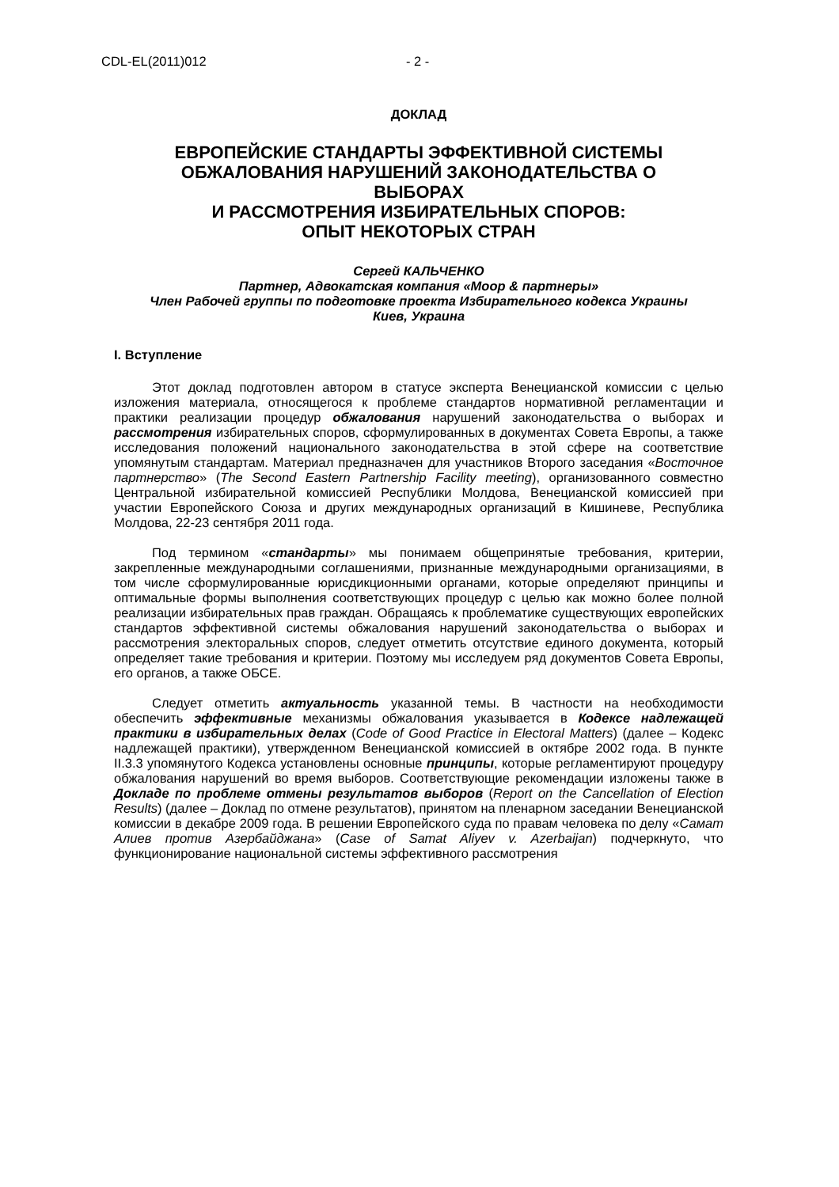CDL-EL(2011)012 - 2 -
ДОКЛАД
ЕВРОПЕЙСКИЕ СТАНДАРТЫ ЭФФЕКТИВНОЙ СИСТЕМЫ
ОБЖАЛОВАНИЯ НАРУШЕНИЙ ЗАКОНОДАТЕЛЬСТВА О
ВЫБОРАХ
И РАССМОТРЕНИЯ ИЗБИРАТЕЛЬНЫХ СПОРОВ:
ОПЫТ НЕКОТОРЫХ СТРАН
Сергей КАЛЬЧЕНКО
Партнер, Адвокатская компания «Моор & партнеры»
Член Рабочей группы по подготовке проекта Избирательного кодекса Украины
Киев, Украина
I. Вступление
Этот доклад подготовлен автором в статусе эксперта Венецианской комиссии с целью изложения материала, относящегося к проблеме стандартов нормативной регламентации и практики реализации процедур обжалования нарушений законодательства о выборах и рассмотрения избирательных споров, сформулированных в документах Совета Европы, а также исследования положений национального законодательства в этой сфере на соответствие упомянутым стандартам. Материал предназначен для участников Второго заседания «Восточное партнерство» (The Second Eastern Partnership Facility meeting), организованного совместно Центральной избирательной комиссией Республики Молдова, Венецианской комиссией при участии Европейского Союза и других международных организаций в Кишиневе, Республика Молдова, 22-23 сентября 2011 года.
Под термином «стандарты» мы понимаем общепринятые требования, критерии, закрепленные международными соглашениями, признанные международными организациями, в том числе сформулированные юрисдикционными органами, которые определяют принципы и оптимальные формы выполнения соответствующих процедур с целью как можно более полной реализации избирательных прав граждан. Обращаясь к проблематике существующих европейских стандартов эффективной системы обжалования нарушений законодательства о выборах и рассмотрения электоральных споров, следует отметить отсутствие единого документа, который определяет такие требования и критерии. Поэтому мы исследуем ряд документов Совета Европы, его органов, а также ОБСЕ.
Следует отметить актуальность указанной темы. В частности на необходимости обеспечить эффективные механизмы обжалования указывается в Кодексе надлежащей практики в избирательных делах (Code of Good Practice in Electoral Matters) (далее – Кодекс надлежащей практики), утвержденном Венецианской комиссией в октябре 2002 года. В пункте II.3.3 упомянутого Кодекса установлены основные принципы, которые регламентируют процедуру обжалования нарушений во время выборов. Соответствующие рекомендации изложены также в Докладе по проблеме отмены результатов выборов (Report on the Cancellation of Election Results) (далее – Доклад по отмене результатов), принятом на пленарном заседании Венецианской комиссии в декабре 2009 года. В решении Европейского суда по правам человека по делу «Самат Алиев против Азербайджана» (Case of Samat Aliyev v. Azerbaijan) подчеркнуто, что функционирование национальной системы эффективного рассмотрения